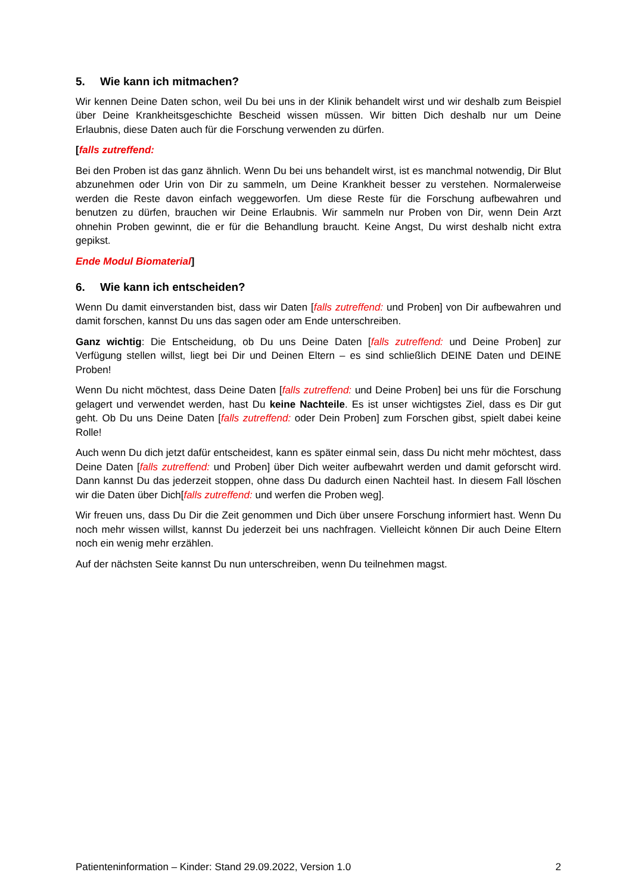5. Wie kann ich mitmachen?
Wir kennen Deine Daten schon, weil Du bei uns in der Klinik behandelt wirst und wir deshalb zum Beispiel über Deine Krankheitsgeschichte Bescheid wissen müssen. Wir bitten Dich deshalb nur um Deine Erlaubnis, diese Daten auch für die Forschung verwenden zu dürfen.
[falls zutreffend:
Bei den Proben ist das ganz ähnlich. Wenn Du bei uns behandelt wirst, ist es manchmal notwendig, Dir Blut abzunehmen oder Urin von Dir zu sammeln, um Deine Krankheit besser zu verstehen. Normalerweise werden die Reste davon einfach weggeworfen. Um diese Reste für die Forschung aufbewahren und benutzen zu dürfen, brauchen wir Deine Erlaubnis. Wir sammeln nur Proben von Dir, wenn Dein Arzt ohnehin Proben gewinnt, die er für die Behandlung braucht. Keine Angst, Du wirst deshalb nicht extra gepikst.
Ende Modul Biomaterial]
6. Wie kann ich entscheiden?
Wenn Du damit einverstanden bist, dass wir Daten [falls zutreffend: und Proben] von Dir aufbewahren und damit forschen, kannst Du uns das sagen oder am Ende unterschreiben.
Ganz wichtig: Die Entscheidung, ob Du uns Deine Daten [falls zutreffend: und Deine Proben] zur Verfügung stellen willst, liegt bei Dir und Deinen Eltern – es sind schließlich DEINE Daten und DEINE Proben!
Wenn Du nicht möchtest, dass Deine Daten [falls zutreffend: und Deine Proben] bei uns für die Forschung gelagert und verwendet werden, hast Du keine Nachteile. Es ist unser wichtigstes Ziel, dass es Dir gut geht. Ob Du uns Deine Daten [falls zutreffend: oder Dein Proben] zum Forschen gibst, spielt dabei keine Rolle!
Auch wenn Du dich jetzt dafür entscheidest, kann es später einmal sein, dass Du nicht mehr möchtest, dass Deine Daten [falls zutreffend: und Proben] über Dich weiter aufbewahrt werden und damit geforscht wird. Dann kannst Du das jederzeit stoppen, ohne dass Du dadurch einen Nachteil hast. In diesem Fall löschen wir die Daten über Dich[falls zutreffend: und werfen die Proben weg].
Wir freuen uns, dass Du Dir die Zeit genommen und Dich über unsere Forschung informiert hast. Wenn Du noch mehr wissen willst, kannst Du jederzeit bei uns nachfragen. Vielleicht können Dir auch Deine Eltern noch ein wenig mehr erzählen.
Auf der nächsten Seite kannst Du nun unterschreiben, wenn Du teilnehmen magst.
Patienteninformation – Kinder: Stand 29.09.2022, Version 1.0 2